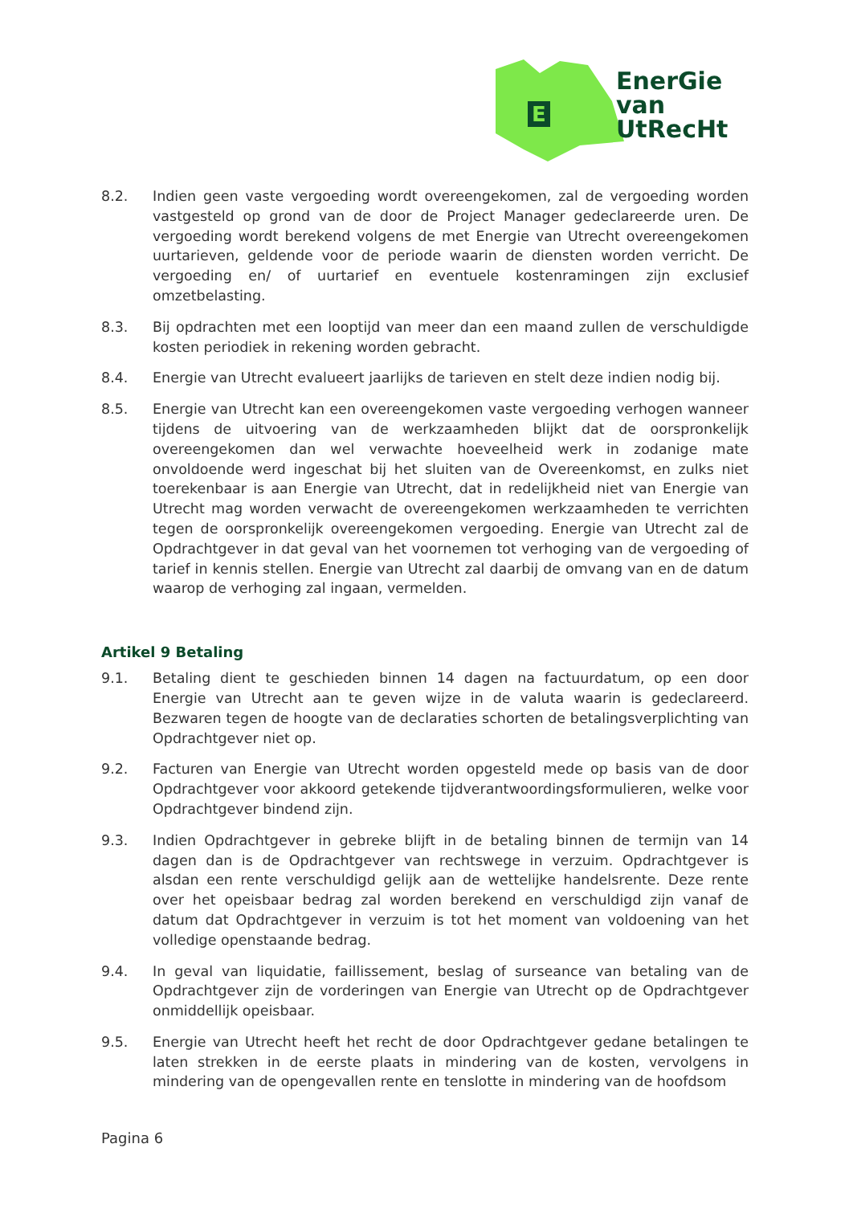E
EnerGie
van
UtRecHt
8.2. Indien geen vaste vergoeding wordt overeengekomen, zal de vergoeding worden vastgesteld op grond van de door de Project Manager gedeclareerde uren. De vergoeding wordt berekend volgens de met Energie van Utrecht overeengekomen uurtarieven, geldende voor de periode waarin de diensten worden verricht. De vergoeding en/ of uurtarief en eventuele kostenramingen zijn exclusief omzetbelasting.
8.3. Bij opdrachten met een looptijd van meer dan een maand zullen de verschuldigde kosten periodiek in rekening worden gebracht.
8.4. Energie van Utrecht evalueert jaarlijks de tarieven en stelt deze indien nodig bij.
8.5. Energie van Utrecht kan een overeengekomen vaste vergoeding verhogen wanneer tijdens de uitvoering van de werkzaamheden blijkt dat de oorspronkelijk overeengekomen dan wel verwachte hoeveelheid werk in zodanige mate onvoldoende werd ingeschat bij het sluiten van de Overeenkomst, en zulks niet toerekenbaar is aan Energie van Utrecht, dat in redelijkheid niet van Energie van Utrecht mag worden verwacht de overeengekomen werkzaamheden te verrichten tegen de oorspronkelijk overeengekomen vergoeding. Energie van Utrecht zal de Opdrachtgever in dat geval van het voornemen tot verhoging van de vergoeding of tarief in kennis stellen. Energie van Utrecht zal daarbij de omvang van en de datum waarop de verhoging zal ingaan, vermelden.
Artikel 9 Betaling
9.1. Betaling dient te geschieden binnen 14 dagen na factuurdatum, op een door Energie van Utrecht aan te geven wijze in de valuta waarin is gedeclareerd. Bezwaren tegen de hoogte van de declaraties schorten de betalingsverplichting van Opdrachtgever niet op.
9.2. Facturen van Energie van Utrecht worden opgesteld mede op basis van de door Opdrachtgever voor akkoord getekende tijdverantwoordingsformulieren, welke voor Opdrachtgever bindend zijn.
9.3. Indien Opdrachtgever in gebreke blijft in de betaling binnen de termijn van 14 dagen dan is de Opdrachtgever van rechtswege in verzuim. Opdrachtgever is alsdan een rente verschuldigd gelijk aan de wettelijke handelsrente. Deze rente over het opeisbaar bedrag zal worden berekend en verschuldigd zijn vanaf de datum dat Opdrachtgever in verzuim is tot het moment van voldoening van het volledige openstaande bedrag.
9.4. In geval van liquidatie, faillissement, beslag of surseance van betaling van de Opdrachtgever zijn de vorderingen van Energie van Utrecht op de Opdrachtgever onmiddellijk opeisbaar.
9.5. Energie van Utrecht heeft het recht de door Opdrachtgever gedane betalingen te laten strekken in de eerste plaats in mindering van de kosten, vervolgens in mindering van de opengevallen rente en tenslotte in mindering van de hoofdsom
Pagina 6